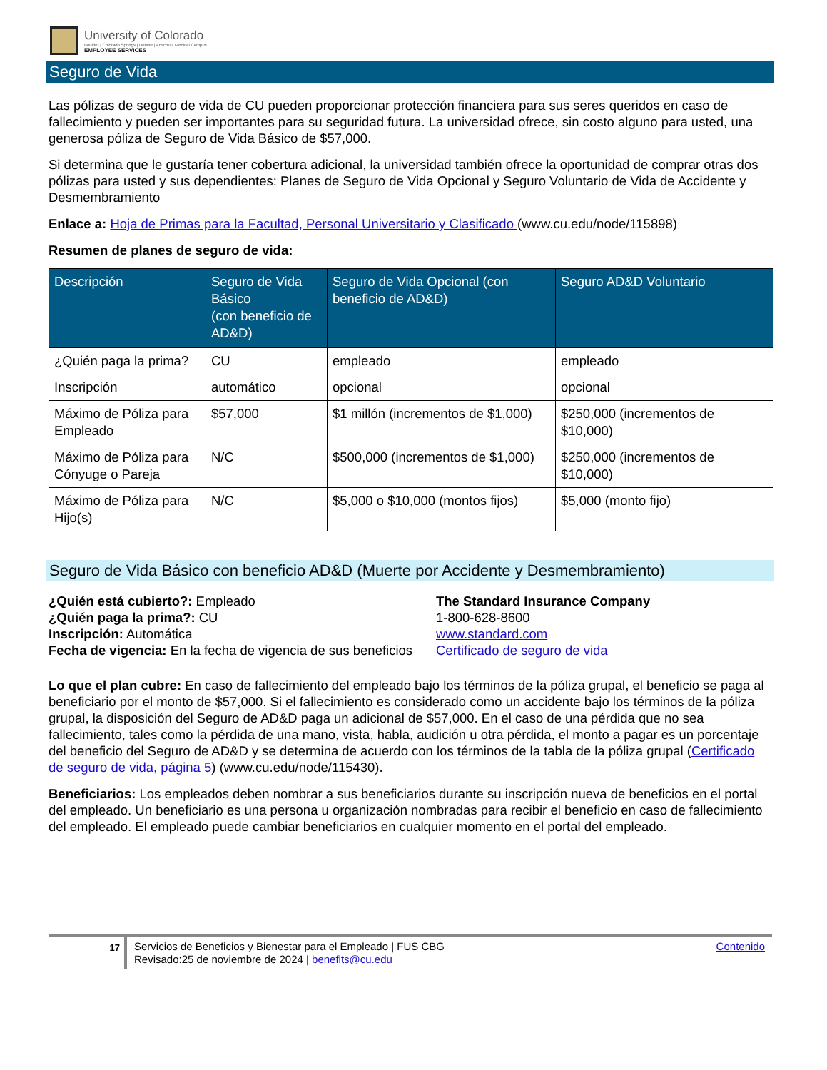University of Colorado
Boulder | Colorado Springs | Denver | Anschutz Medical Campus
EMPLOYEE SERVICES
Seguro de Vida
Las pólizas de seguro de vida de CU pueden proporcionar protección financiera para sus seres queridos en caso de fallecimiento y pueden ser importantes para su seguridad futura. La universidad ofrece, sin costo alguno para usted, una generosa póliza de Seguro de Vida Básico de $57,000.
Si determina que le gustaría tener cobertura adicional, la universidad también ofrece la oportunidad de comprar otras dos pólizas para usted y sus dependientes: Planes de Seguro de Vida Opcional y Seguro Voluntario de Vida de Accidente y Desmembramiento
Enlace a: Hoja de Primas para la Facultad, Personal Universitario y Clasificado (www.cu.edu/node/115898)
Resumen de planes de seguro de vida:
| Descripción | Seguro de Vida Básico (con beneficio de AD&D) | Seguro de Vida Opcional (con beneficio de AD&D) | Seguro AD&D Voluntario |
| --- | --- | --- | --- |
| ¿Quién paga la prima? | CU | empleado | empleado |
| Inscripción | automático | opcional | opcional |
| Máximo de Póliza para Empleado | $57,000 | $1 millón (incrementos de $1,000) | $250,000 (incrementos de $10,000) |
| Máximo de Póliza para Cónyuge o Pareja | N/C | $500,000 (incrementos de $1,000) | $250,000 (incrementos de $10,000) |
| Máximo de Póliza para Hijo(s) | N/C | $5,000 o $10,000 (montos fijos) | $5,000 (monto fijo) |
Seguro de Vida Básico con beneficio AD&D (Muerte por Accidente y Desmembramiento)
¿Quién está cubierto?: Empleado
¿Quién paga la prima?: CU
Inscripción: Automática
Fecha de vigencia: En la fecha de vigencia de sus beneficios
The Standard Insurance Company
1-800-628-8600
www.standard.com
Certificado de seguro de vida
Lo que el plan cubre: En caso de fallecimiento del empleado bajo los términos de la póliza grupal, el beneficio se paga al beneficiario por el monto de $57,000. Si el fallecimiento es considerado como un accidente bajo los términos de la póliza grupal, la disposición del Seguro de AD&D paga un adicional de $57,000. En el caso de una pérdida que no sea fallecimiento, tales como la pérdida de una mano, vista, habla, audición u otra pérdida, el monto a pagar es un porcentaje del beneficio del Seguro de AD&D y se determina de acuerdo con los términos de la tabla de la póliza grupal (Certificado de seguro de vida, página 5) (www.cu.edu/node/115430).
Beneficiarios: Los empleados deben nombrar a sus beneficiarios durante su inscripción nueva de beneficios en el portal del empleado. Un beneficiario es una persona u organización nombradas para recibir el beneficio en caso de fallecimiento del empleado. El empleado puede cambiar beneficiarios en cualquier momento en el portal del empleado.
17
Servicios de Beneficios y Bienestar para el Empleado | FUS CBG
Revisado:25 de noviembre de 2024 | benefits@cu.edu
Contenido